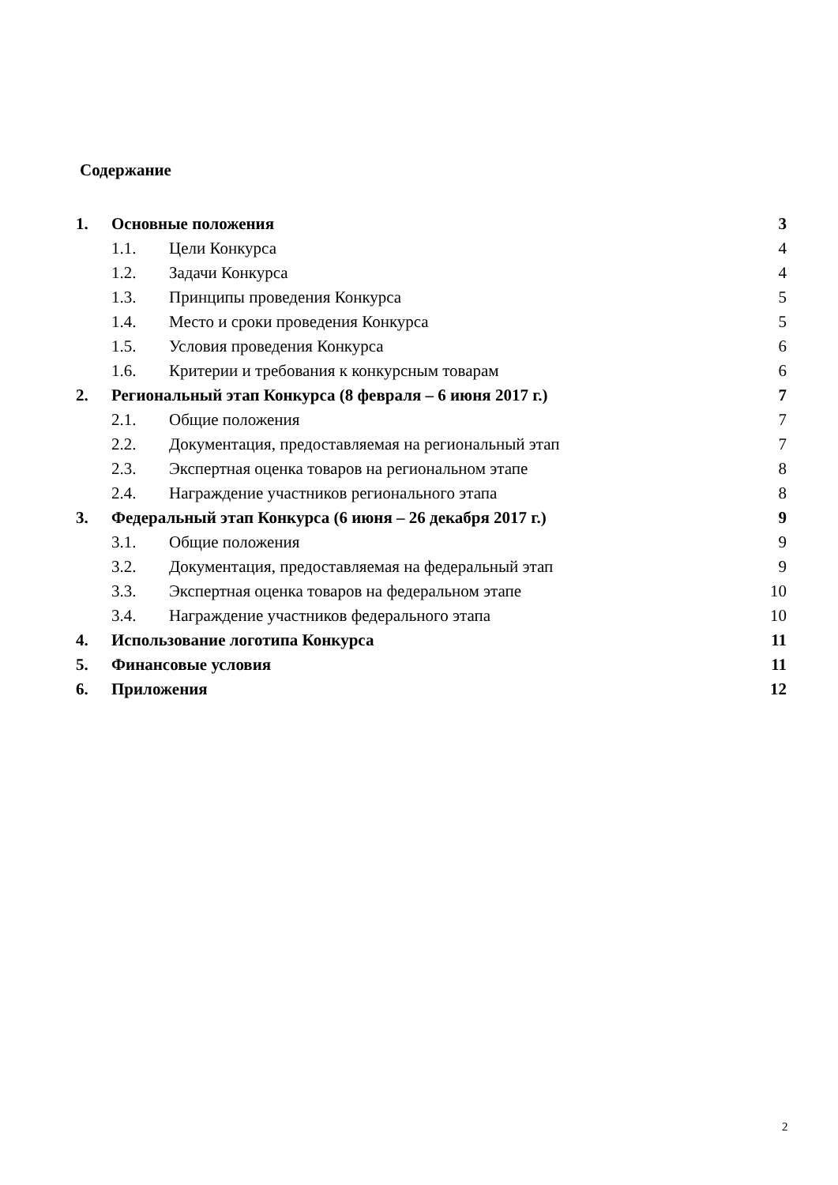Содержание
| 1. | Основные положения | | 3 |
| | 1.1. | Цели Конкурса | 4 |
| | 1.2. | Задачи Конкурса | 4 |
| | 1.3. | Принципы проведения Конкурса | 5 |
| | 1.4. | Место и сроки проведения Конкурса | 5 |
| | 1.5. | Условия проведения Конкурса | 6 |
| | 1.6. | Критерии и требования к конкурсным товарам | 6 |
| 2. | Региональный этап Конкурса (8 февраля – 6 июня 2017 г.) | | 7 |
| | 2.1. | Общие положения | 7 |
| | 2.2. | Документация, предоставляемая на региональный этап | 7 |
| | 2.3. | Экспертная оценка товаров на региональном этапе | 8 |
| | 2.4. | Награждение участников регионального этапа | 8 |
| 3. | Федеральный этап Конкурса (6 июня – 26 декабря 2017 г.) | | 9 |
| | 3.1. | Общие положения | 9 |
| | 3.2. | Документация, предоставляемая на федеральный этап | 9 |
| | 3.3. | Экспертная оценка товаров на федеральном этапе | 10 |
| | 3.4. | Награждение участников федерального этапа | 10 |
| 4. | Использование логотипа Конкурса | | 11 |
| 5. | Финансовые условия | | 11 |
| 6. | Приложения | | 12 |
2